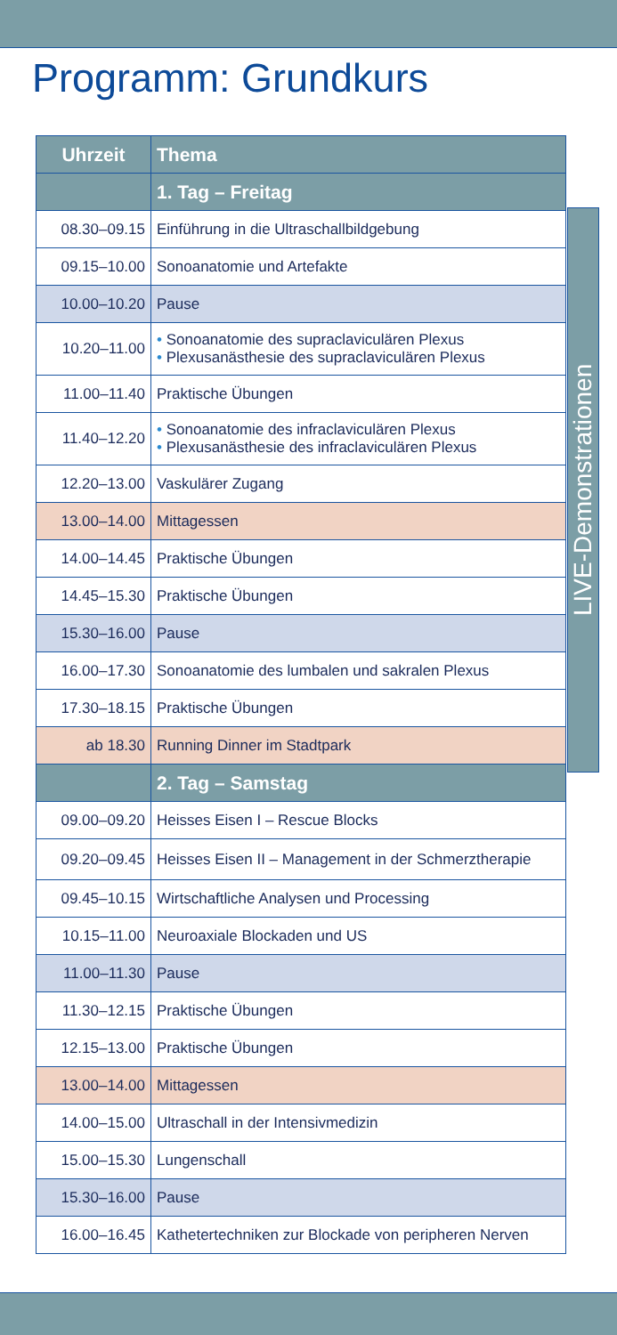Programm: Grundkurs
| Uhrzeit | Thema |
| --- | --- |
| | 1. Tag – Freitag |
| 08.30–09.15 | Einführung in die Ultraschallbildgebung |
| 09.15–10.00 | Sonoanatomie und Artefakte |
| 10.00–10.20 | Pause |
| 10.20–11.00 | • Sonoanatomie des supraclaviculären Plexus • Plexusanästhesie des supraclaviculären Plexus |
| 11.00–11.40 | Praktische Übungen |
| 11.40–12.20 | • Sonoanatomie des infraclaviculären Plexus • Plexusanästhesie des infraclaviculären Plexus |
| 12.20–13.00 | Vaskulärer Zugang |
| 13.00–14.00 | Mittagessen |
| 14.00–14.45 | Praktische Übungen |
| 14.45–15.30 | Praktische Übungen |
| 15.30–16.00 | Pause |
| 16.00–17.30 | Sonoanatomie des lumbalen und sakralen Plexus |
| 17.30–18.15 | Praktische Übungen |
| ab 18.30 | Running Dinner im Stadtpark |
| | 2. Tag – Samstag |
| 09.00–09.20 | Heisses Eisen I – Rescue Blocks |
| 09.20–09.45 | Heisses Eisen II – Management in der Schmerztherapie |
| 09.45–10.15 | Wirtschaftliche Analysen und Processing |
| 10.15–11.00 | Neuroaxiale Blockaden und US |
| 11.00–11.30 | Pause |
| 11.30–12.15 | Praktische Übungen |
| 12.15–13.00 | Praktische Übungen |
| 13.00–14.00 | Mittagessen |
| 14.00–15.00 | Ultraschall in der Intensivmedizin |
| 15.00–15.30 | Lungenschall |
| 15.30–16.00 | Pause |
| 16.00–16.45 | Kathetertechniken zur Blockade von peripheren Nerven |
LIVE-Demonstrationen